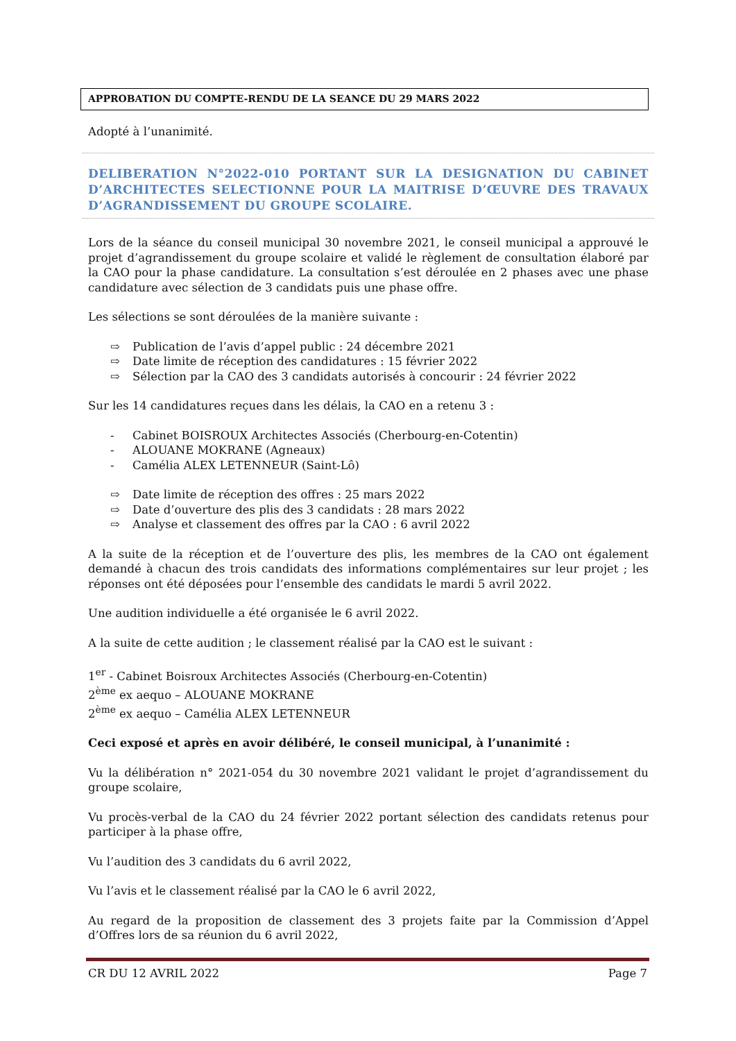APPROBATION DU COMPTE-RENDU DE LA SEANCE DU 29 MARS 2022
Adopté à l’unanimité.
DELIBERATION N°2022-010 PORTANT SUR LA DESIGNATION DU CABINET D’ARCHITECTES SELECTIONNE POUR LA MAITRISE D’ŒUVRE DES TRAVAUX D’AGRANDISSEMENT DU GROUPE SCOLAIRE.
Lors de la séance du conseil municipal 30 novembre 2021, le conseil municipal a approuvé le projet d’agrandissement du groupe scolaire et validé le règlement de consultation élaboré par la CAO pour la phase candidature. La consultation s’est déroulée en 2 phases avec une phase candidature avec sélection de 3 candidats puis une phase offre.
Les sélections se sont déroulées de la manière suivante :
⇨ Publication de l’avis d’appel public : 24 décembre 2021
⇨ Date limite de réception des candidatures : 15 février 2022
⇨ Sélection par la CAO des 3 candidats autorisés à concourir : 24 février 2022
Sur les 14 candidatures reçues dans les délais, la CAO en a retenu 3 :
- Cabinet BOISROUX Architectes Associés (Cherbourg-en-Cotentin)
- ALOUANE MOKRANE (Agneaux)
- Camélia ALEX LETENNEUR (Saint-Lô)
⇨ Date limite de réception des offres : 25 mars 2022
⇨ Date d’ouverture des plis des 3 candidats : 28 mars 2022
⇨ Analyse et classement des offres par la CAO : 6 avril 2022
A la suite de la réception et de l’ouverture des plis, les membres de la CAO ont également demandé à chacun des trois candidats des informations complémentaires sur leur projet ; les réponses ont été déposées pour l’ensemble des candidats le mardi 5 avril 2022.
Une audition individuelle a été organisée le 6 avril 2022.
A la suite de cette audition ; le classement réalisé par la CAO est le suivant :
1<sup>er</sup> - Cabinet Boisroux Architectes Associés (Cherbourg-en-Cotentin)
2<sup>ème</sup> ex aequo – ALOUANE MOKRANE
2<sup>ème</sup> ex aequo – Camélia ALEX LETENNEUR
Ceci exposé et après en avoir délibéré, le conseil municipal, à l’unanimité :
Vu la délibération n° 2021-054 du 30 novembre 2021 validant le projet d’agrandissement du groupe scolaire,
Vu procès-verbal de la CAO du 24 février 2022 portant sélection des candidats retenus pour participer à la phase offre,
Vu l’audition des 3 candidats du 6 avril 2022,
Vu l’avis et le classement réalisé par la CAO le 6 avril 2022,
Au regard de la proposition de classement des 3 projets faite par la Commission d’Appel d’Offres lors de sa réunion du 6 avril 2022,
CR DU 12 AVRIL 2022 Page 7